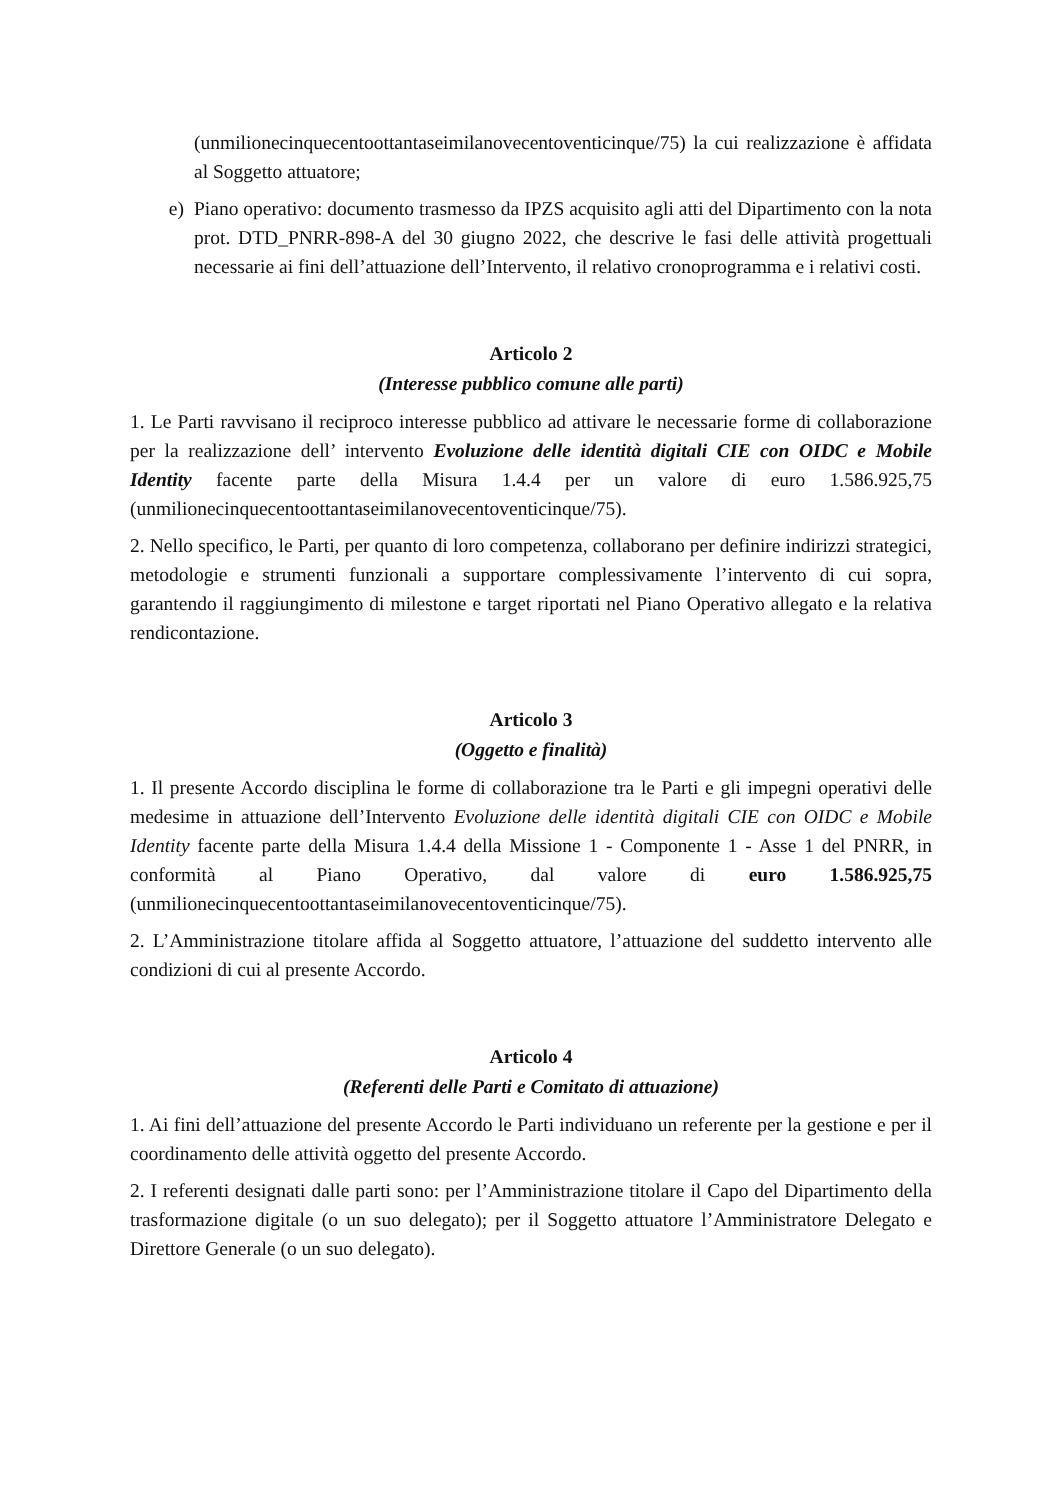(unmilionecinquecentoottantaseimilanovecentoventicinque/75) la cui realizzazione è affidata al Soggetto attuatore;
e) Piano operativo: documento trasmesso da IPZS acquisito agli atti del Dipartimento con la nota prot. DTD_PNRR-898-A del 30 giugno 2022, che descrive le fasi delle attività progettuali necessarie ai fini dell’attuazione dell’Intervento, il relativo cronoprogramma e i relativi costi.
Articolo 2
(Interesse pubblico comune alle parti)
1. Le Parti ravvisano il reciproco interesse pubblico ad attivare le necessarie forme di collaborazione per la realizzazione dell’ intervento Evoluzione delle identità digitali CIE con OIDC e Mobile Identity facente parte della Misura 1.4.4 per un valore di euro 1.586.925,75 (unmilionecinquecentoottantaseimilanovecentoventicinque/75).
2. Nello specifico, le Parti, per quanto di loro competenza, collaborano per definire indirizzi strategici, metodologie e strumenti funzionali a supportare complessivamente l’intervento di cui sopra, garantendo il raggiungimento di milestone e target riportati nel Piano Operativo allegato e la relativa rendicontazione.
Articolo 3
(Oggetto e finalità)
1. Il presente Accordo disciplina le forme di collaborazione tra le Parti e gli impegni operativi delle medesime in attuazione dell’Intervento Evoluzione delle identità digitali CIE con OIDC e Mobile Identity facente parte della Misura 1.4.4 della Missione 1 - Componente 1 - Asse 1 del PNRR, in conformità al Piano Operativo, dal valore di euro 1.586.925,75 (unmilionecinquecentoottantaseimilanovecentoventicinque/75).
2. L’Amministrazione titolare affida al Soggetto attuatore, l’attuazione del suddetto intervento alle condizioni di cui al presente Accordo.
Articolo 4
(Referenti delle Parti e Comitato di attuazione)
1. Ai fini dell’attuazione del presente Accordo le Parti individuano un referente per la gestione e per il coordinamento delle attività oggetto del presente Accordo.
2. I referenti designati dalle parti sono: per l’Amministrazione titolare il Capo del Dipartimento della trasformazione digitale (o un suo delegato); per il Soggetto attuatore l’Amministratore Delegato e Direttore Generale (o un suo delegato).